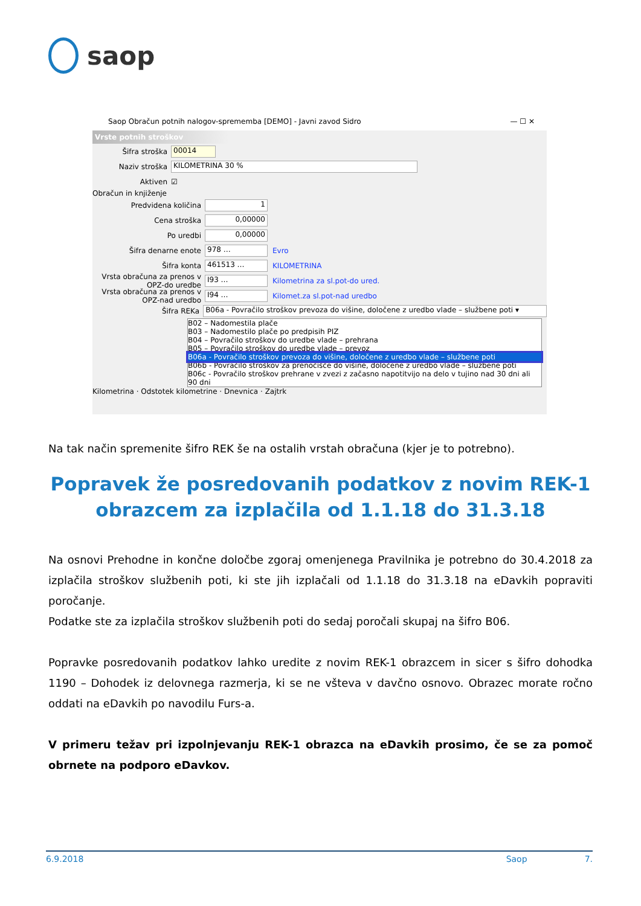saop
Saop Obračun potnih nalogov-sprememba [DEMO] - Javni zavod Sidro — ☐ ✕
Vrste potnih stroškov
Šifra stroška 00014
Naziv stroška KILOMETRINA 30 %
Aktiven ☑
Obračun in knjiženje
Predvidena količina 1
Cena stroška 0,00000
Po uredbi 0,00000
Šifra denarne enote 978 … Evro
Šifra konta 461513 … KILOMETRINA
Vrsta obračuna za prenos v OPZ-do uredbe I93 … Kilometrina za sl.pot-do ured.
Vrsta obračuna za prenos v OPZ-nad uredbo I94 … Kilomet.za sl.pot-nad uredbo
Šifra REKa B06a - Povračilo stroškov prevoza do višine, določene z uredbo vlade – službene poti ▾
B02 – Nadomestila plače
B03 – Nadomestilo plače po predpisih PIZ
B04 – Povračilo stroškov do uredbe vlade – prehrana
B05 – Povračilo stroškov do uredbe vlade – prevoz
B06a - Povračilo stroškov prevoza do višine, določene z uredbo vlade – službene poti
B06b - Povračilo stroškov za prenočišče do višine, določene z uredbo vlade – službene poti
B06c - Povračilo stroškov prehrane v zvezi z začasno napotitvijo na delo v tujino nad 30 dni ali 90 dni
Kilometrina · Odstotek kilometrine · Dnevnica · Zajtrk
Na tak način spremenite šifro REK še na ostalih vrstah obračuna (kjer je to potrebno).
Popravek že posredovanih podatkov z novim REK-1 obrazcem za izplačila od 1.1.18 do 31.3.18
Na osnovi Prehodne in končne določbe zgoraj omenjenega Pravilnika je potrebno do 30.4.2018 za izplačila stroškov službenih poti, ki ste jih izplačali od 1.1.18 do 31.3.18 na eDavkih popraviti poročanje.
Podatke ste za izplačila stroškov službenih poti do sedaj poročali skupaj na šifro B06.
Popravke posredovanih podatkov lahko uredite z novim REK-1 obrazcem in sicer s šifro dohodka 1190 – Dohodek iz delovnega razmerja, ki se ne všteva v davčno osnovo. Obrazec morate ročno oddati na eDavkih po navodilu Furs-a.
V primeru težav pri izpolnjevanju REK-1 obrazca na eDavkih prosimo, če se za pomoč obrnete na podporo eDavkov.
6.9.2018 Saop 7.